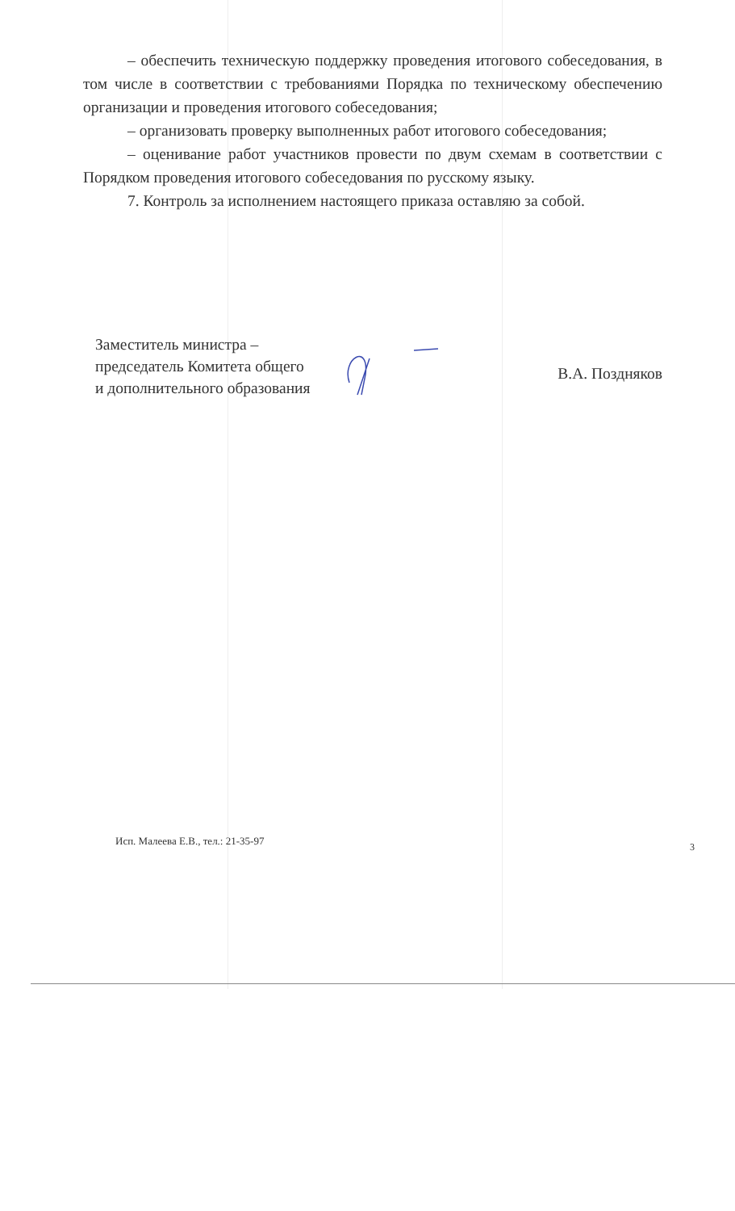– обеспечить техническую поддержку проведения итогового собеседования, в том числе в соответствии с требованиями Порядка по техническому обеспечению организации и проведения итогового собеседования;
– организовать проверку выполненных работ итогового собеседования;
– оценивание работ участников провести по двум схемам в соответствии с Порядком проведения итогового собеседования по русскому языку.
7. Контроль за исполнением настоящего приказа оставляю за собой.
Заместитель министра –
председатель Комитета общего
и дополнительного образования
В.А. Поздняков
Исп. Малеева Е.В., тел.: 21-35-97
3